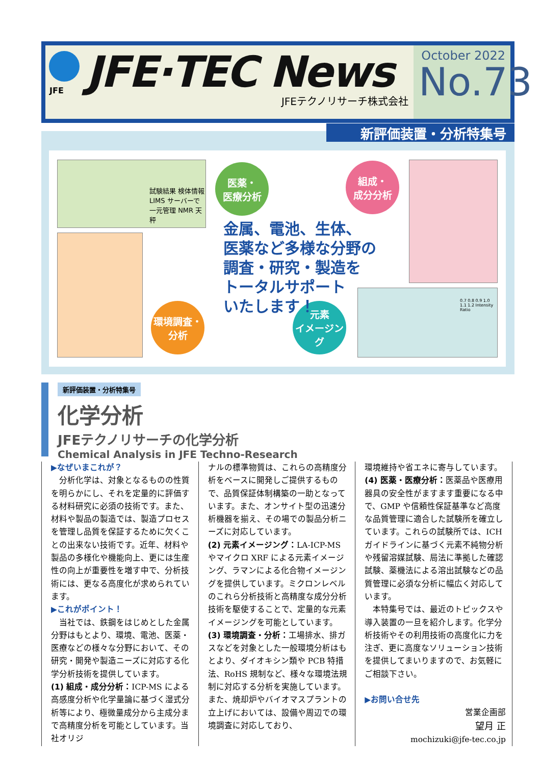JFE·TEC News
JFEテクノリサーチ株式会社
October 2022
No.73
JFE
新評価装置・分析特集号
試験結果 検体情報 LIMS サーバーで一元管理 NMR 天秤
0.7 0.8 0.9 1.0 1.1 1.2 Intensity Ratio
医薬・
医療分析
組成・
成分分析
環境調査・
分析
元素
イメージング
金属、電池、生体、
医薬など多様な分野の
調査・研究・製造を
トータルサポート
いたします！
新評価装置・分析特集号
化学分析
JFEテクノリサーチの化学分析
Chemical Analysis in JFE Techno-Research
▶なぜいまこれが？
分析化学は、対象となるものの性質を明らかにし、それを定量的に評価する材料研究に必須の技術です。また、材料や製品の製造では、製造プロセスを管理し品質を保証するために欠くことの出来ない技術です。近年、材料や製品の多様化や機能向上、更には生産性の向上が重要性を増す中で、分析技術には、更なる高度化が求められています。
▶これがポイント！
当社では、鉄鋼をはじめとした金属分野はもとより、環境、電池、医薬・医療などの様々な分野において、その研究・開発や製造ニーズに対応する化学分析技術を提供しています。
(1) 組成・成分分析：ICP-MS による高感度分析や化学量論に基づく湿式分析等により、極微量成分から主成分まで高精度分析を可能としています。当社オリジ
ナルの標準物質は、これらの高精度分析をベースに開発しご提供するもので、品質保証体制構築の一助となっています。また、オンサイト型の迅速分析機器を揃え、その場での製品分析ニーズに対応しています。
(2) 元素イメージング：LA-ICP-MS やマイクロ XRF による元素イメージング、ラマンによる化合物イメージングを提供しています。ミクロンレベルのこれら分析技術と高精度な成分分析技術を駆使することで、定量的な元素イメージングを可能としています。
(3) 環境調査・分析：工場排水、排ガスなどを対象とした一般環境分析はもとより、ダイオキシン類や PCB 特措法、RoHS 規制など、様々な環境法規制に対応する分析を実施しています。また、焼却炉やバイオマスプラントの立上げにおいては、設備や周辺での環境調査に対応しており、
環境維持や省エネに寄与しています。
(4) 医薬・医療分析：医薬品や医療用器具の安全性がますます重要になる中で、GMP や信頼性保証基準など高度な品質管理に適合した試験所を確立しています。これらの試験所では、ICH ガイドラインに基づく元素不純物分析や残留溶媒試験、局法に準拠した確認試験、薬機法による溶出試験などの品質管理に必須な分析に幅広く対応しています。
本特集号では、最近のトピックスや導入装置の一旦を紹介します。化学分析技術やその利用技術の高度化に力を注ぎ、更に高度なソリューション技術を提供してまいりますので、お気軽にご相談下さい。
▶お問い合せ先
営業企画部
望月 正
mochizuki@jfe-tec.co.jp